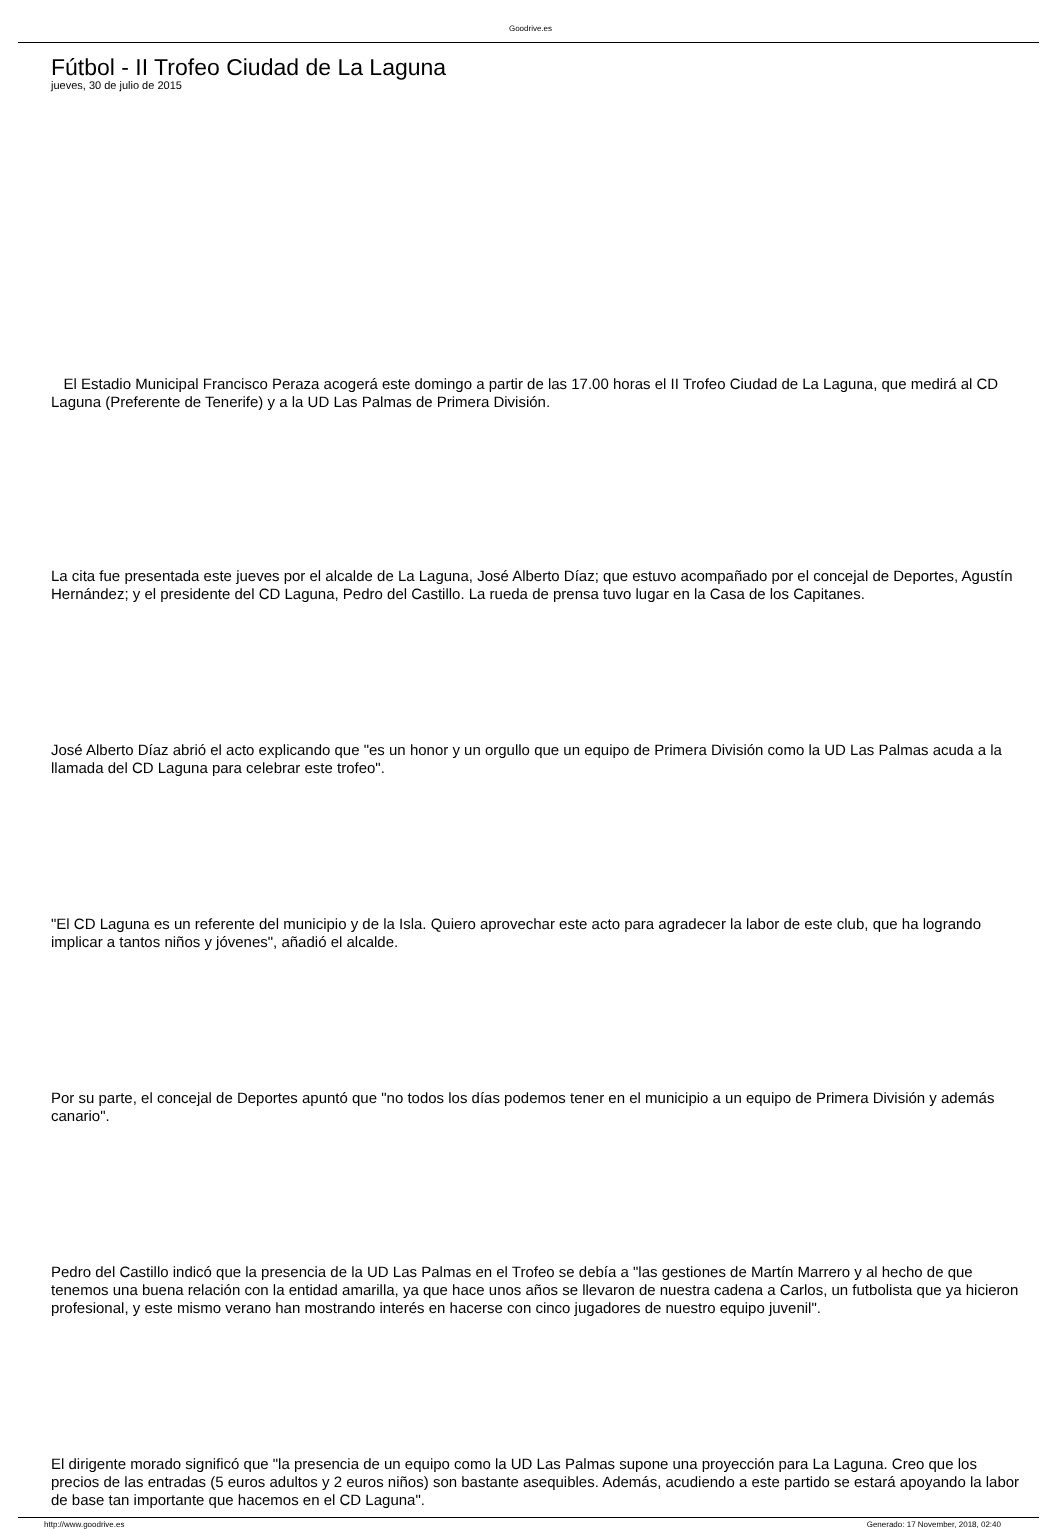Goodrive.es
Fútbol - II Trofeo Ciudad de La Laguna
jueves, 30 de julio de 2015
El Estadio Municipal Francisco Peraza acogerá este domingo a partir de las 17.00 horas el II Trofeo Ciudad de La Laguna, que medirá al CD Laguna (Preferente de Tenerife) y a la UD Las Palmas de Primera División.
La cita fue presentada este jueves por el alcalde de La Laguna, José Alberto Díaz; que estuvo acompañado por el concejal de Deportes, Agustín Hernández; y el presidente del CD Laguna, Pedro del Castillo. La rueda de prensa tuvo lugar en la Casa de los Capitanes.
José Alberto Díaz abrió el acto explicando que "es un honor y un orgullo que un equipo de Primera División como la UD Las Palmas acuda a la llamada del CD Laguna para celebrar este trofeo".
"El CD Laguna es un referente del municipio y de la Isla. Quiero aprovechar este acto para agradecer la labor de este club, que ha logrando implicar a tantos niños y jóvenes", añadió el alcalde.
Por su parte, el concejal de Deportes apuntó que "no todos los días podemos tener en el municipio a un equipo de Primera División y además canario".
Pedro del Castillo indicó que la presencia de la UD Las Palmas en el Trofeo se debía a "las gestiones de Martín Marrero y al hecho de que tenemos una buena relación con la entidad amarilla, ya que hace unos años se llevaron de nuestra cadena a Carlos, un futbolista que ya hicieron profesional, y este mismo verano han mostrando interés en hacerse con cinco jugadores de nuestro equipo juvenil".
El dirigente morado significó que "la presencia de un equipo como la UD Las Palmas supone una proyección para La Laguna. Creo que los precios de las entradas (5 euros adultos y 2 euros niños) son bastante asequibles. Además, acudiendo a este partido se estará apoyando la labor de base tan importante que hacemos en el CD Laguna".
http://www.goodrive.es Generado: 17 November, 2018, 02:40